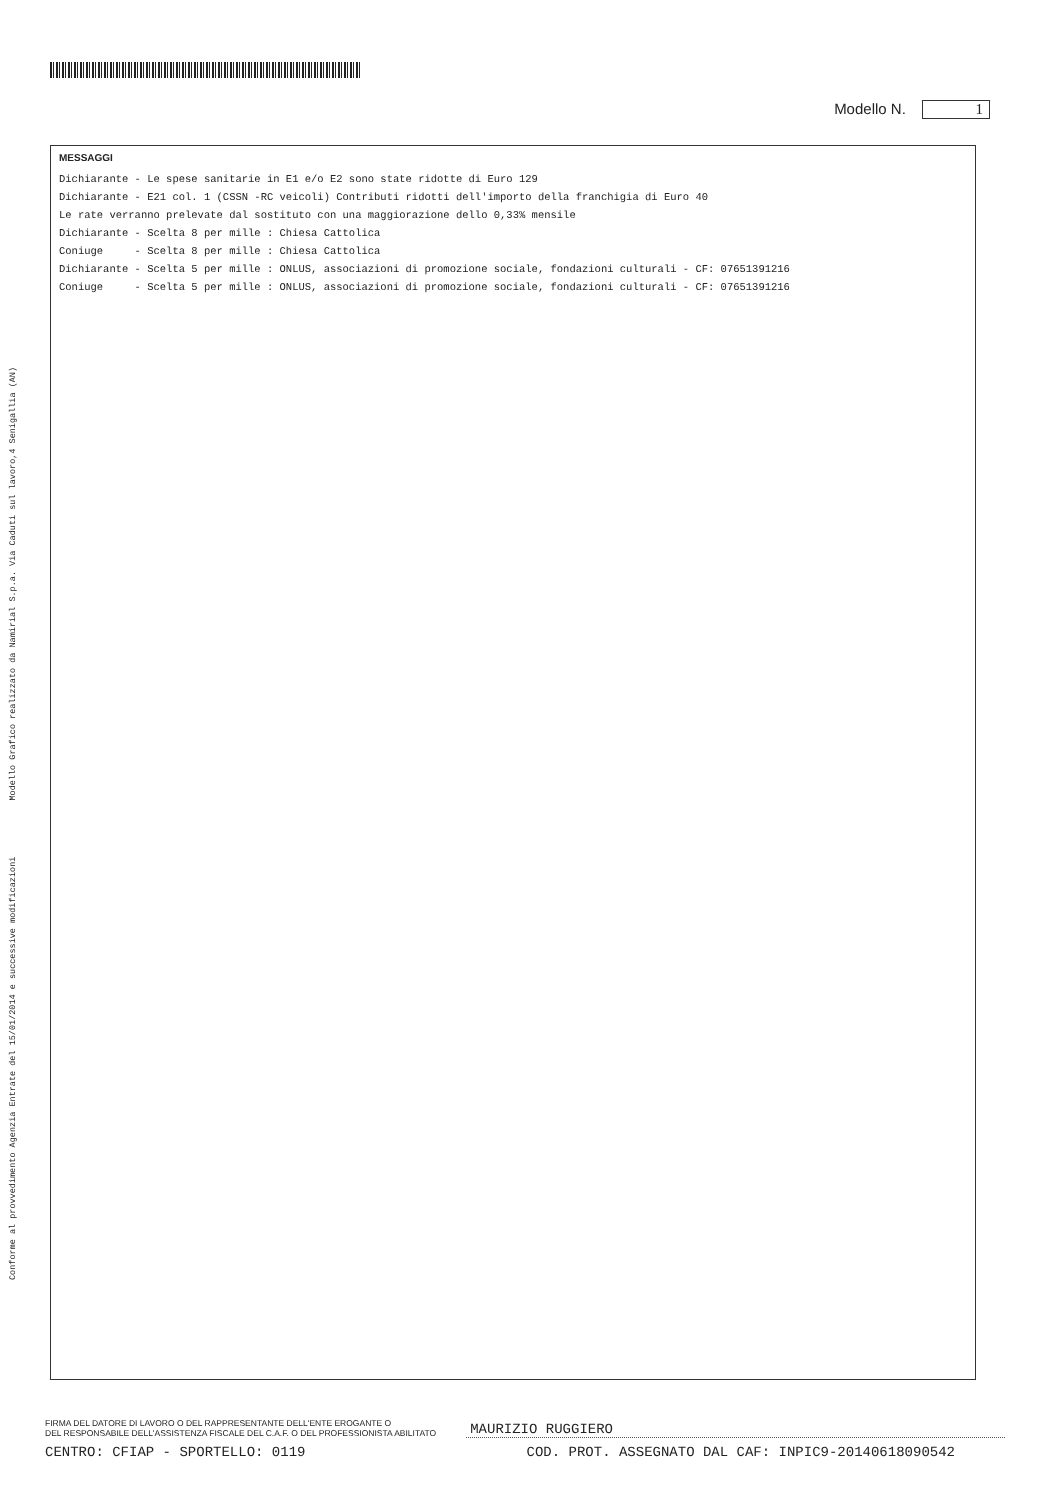Conforme al provvedimento Agenzia Entrate del 15/01/2014 e successive modificazioni Modello Grafico realizzato da Namirial S.p.a. Via Caduti sul lavoro,4 Senigallia (AN)
Modello N. 1
MESSAGGI
Dichiarante - Le spese sanitarie in E1 e/o E2 sono state ridotte di Euro 129
Dichiarante - E21 col. 1 (CSSN -RC veicoli) Contributi ridotti dell'importo della franchigia di Euro 40
Le rate verranno prelevate dal sostituto con una maggiorazione dello 0,33% mensile
Dichiarante - Scelta 8 per mille : Chiesa Cattolica
Coniuge - Scelta 8 per mille : Chiesa Cattolica
Dichiarante - Scelta 5 per mille : ONLUS, associazioni di promozione sociale, fondazioni culturali - CF: 07651391216
Coniuge - Scelta 5 per mille : ONLUS, associazioni di promozione sociale, fondazioni culturali - CF: 07651391216
FIRMA DEL DATORE DI LAVORO O DEL RAPPRESENTANTE DELL'ENTE EROGANTE O
DEL RESPONSABILE DELL'ASSISTENZA FISCALE DEL C.A.F. O DEL PROFESSIONISTA ABILITATO
MAURIZIO RUGGIERO
CENTRO: CFIAP - SPORTELLO: 0119 COD. PROT. ASSEGNATO DAL CAF: INPIC9-20140618090542